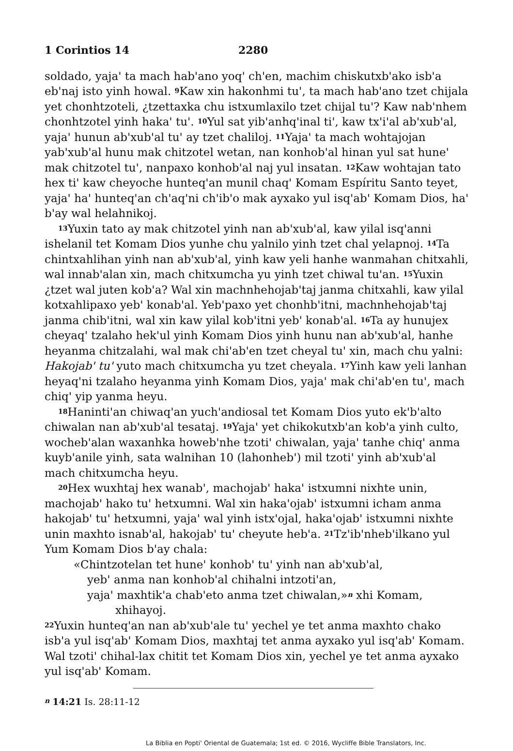1 Corintios 14 2280
soldado, yaja' ta mach hab'ano yoq' ch'en, machim chiskutxb'ako isb'a eb'naj isto yinh howal. <sup>9</sup>Kaw xin hakonhmi tu', ta mach hab'ano tzet chijala yet chonhtzoteli, ¿tzettaxka chu istxumlaxilo tzet chijal tu'? Kaw nab'nhem chonhtzotel yinh haka' tu'. <sup>10</sup>Yul sat yib'anhq'inal ti', kaw tx'i'al ab'xub'al, yaja' hunun ab'xub'al tu' ay tzet chaliloj. <sup>11</sup>Yaja' ta mach wohtajojan yab'xub'al hunu mak chitzotel wetan, nan konhob'al hinan yul sat hune' mak chitzotel tu', nanpaxo konhob'al naj yul insatan. <sup>12</sup>Kaw wohtajan tato hex ti' kaw cheyoche hunteq'an munil chaq' Komam Espíritu Santo teyet, yaja' ha' hunteq'an ch'aq'ni ch'ib'o mak ayxako yul isq'ab' Komam Dios, ha' b'ay wal helahnikoj.
<sup>13</sup> Yuxin tato ay mak chitzotel yinh nan ab'xub'al, kaw yilal isq'anni ishelanil tet Komam Dios yunhe chu yalnilo yinh tzet chal yelapnoj. <sup>14</sup>Ta chintxahlihan yinh nan ab'xub'al, yinh kaw yeli hanhe wanmahan chitxahli, wal innab'alan xin, mach chitxumcha yu yinh tzet chiwal tu'an. <sup>15</sup>Yuxin ¿tzet wal juten kob'a? Wal xin machnhehojab'taj janma chitxahli, kaw yilal kotxahlipaxo yeb' konab'al. Yeb'paxo yet chonhb'itni, machnhehojab'taj janma chib'itni, wal xin kaw yilal kob'itni yeb' konab'al. <sup>16</sup>Ta ay hunujex cheyaq' tzalaho hek'ul yinh Komam Dios yinh hunu nan ab'xub'al, hanhe heyanma chitzalahi, wal mak chi'ab'en tzet cheyal tu' xin, mach chu yalni: Hakojab' tu' yuto mach chitxumcha yu tzet cheyala. <sup>17</sup>Yinh kaw yeli lanhan heyaq'ni tzalaho heyanma yinh Komam Dios, yaja' mak chi'ab'en tu', mach chiq' yip yanma heyu.
<sup>18</sup> Haninti'an chiwaq'an yuch'andiosal tet Komam Dios yuto ek'b'alto chiwalan nan ab'xub'al tesataj. <sup>19</sup>Yaja' yet chikokutxb'an kob'a yinh culto, wocheb'alan waxanhka howeb'nhe tzoti' chiwalan, yaja' tanhe chiq' anma kuyb'anile yinh, sata walnihan 10 (lahonheb') mil tzoti' yinh ab'xub'al mach chitxumcha heyu.
<sup>20</sup> Hex wuxhtaj hex wanab', machojab' haka' istxumni nixhte unin, machojab' hako tu' hetxumni. Wal xin haka'ojab' istxumni icham anma hakojab' tu' hetxumni, yaja' wal yinh istx'ojal, haka'ojab' istxumni nixhte unin maxhto isnab'al, hakojab' tu' cheyute heb'a. <sup>21</sup>Tz'ib'nheb'ilkano yul Yum Komam Dios b'ay chala:
«Chintzotelan tet hune' konhob' tu' yinh nan ab'xub'al,
yeb' anma nan konhob'al chihalni intzoti'an,
yaja' maxhtik'a chab'eto anma tzet chiwalan,»<sup>n</sup> xhi Komam,
xhihayoj.
<sup>22</sup> Yuxin hunteq'an nan ab'xub'ale tu' yechel ye tet anma maxhto chako isb'a yul isq'ab' Komam Dios, maxhtaj tet anma ayxako yul isq'ab' Komam. Wal tzoti' chihal-lax chitit tet Komam Dios xin, yechel ye tet anma ayxako yul isq'ab' Komam.
<sup>n</sup> 14:21 Is. 28:11-12
La Biblia en Popti' Oriental de Guatemala; 1st ed. © 2016, Wycliffe Bible Translators, Inc.